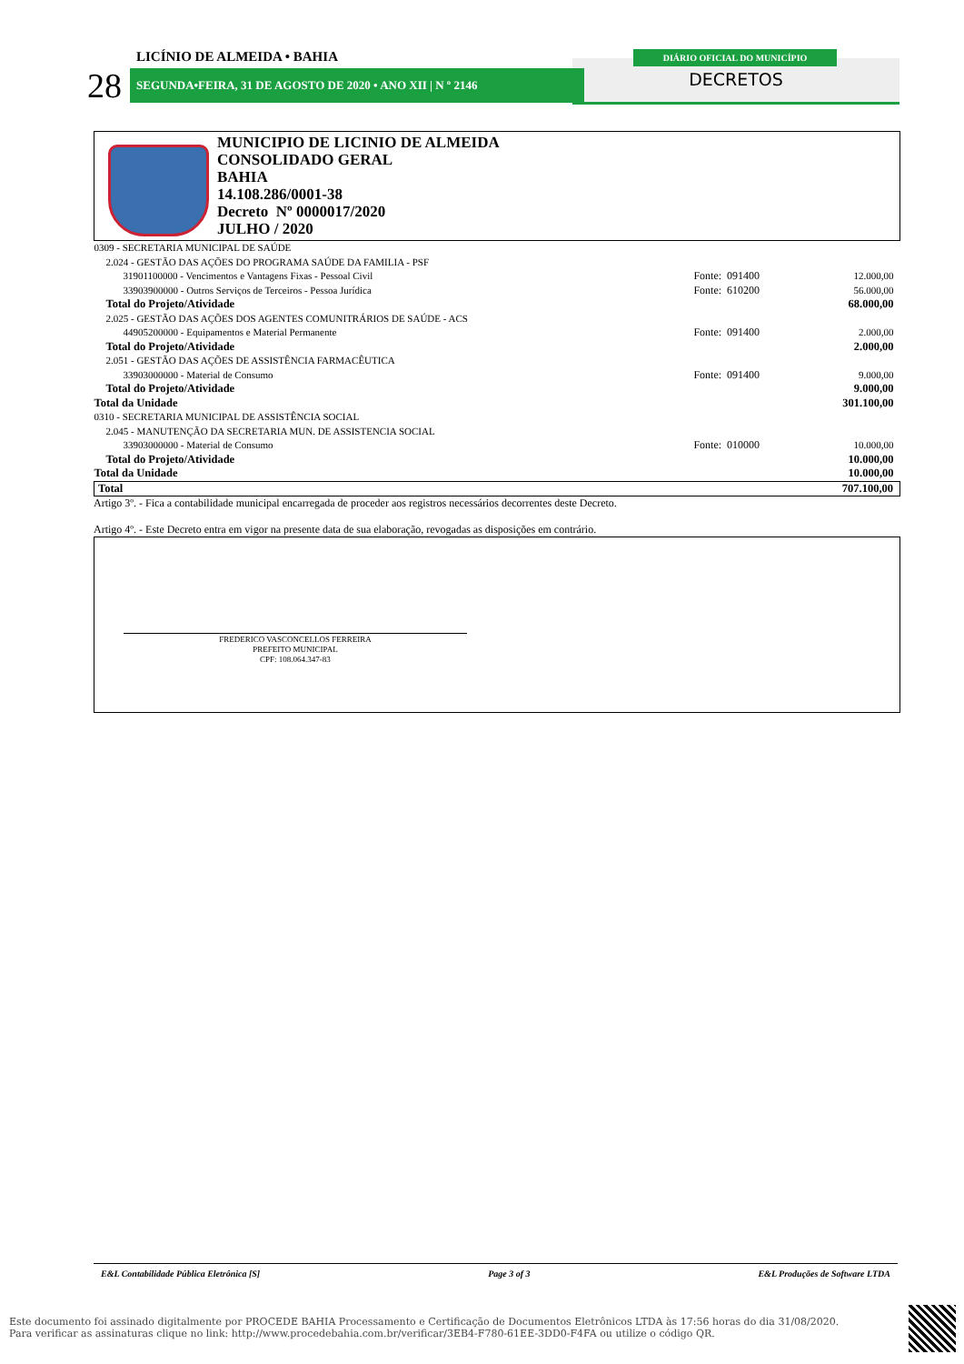LICÍNIO DE ALMEIDA • BAHIA
28 SEGUNDA•FEIRA, 31 DE AGOSTO DE 2020 • ANO XII | N º 2146
DIÁRIO OFICIAL DO MUNICÍPIO
DECRETOS
MUNICIPIO DE LICINIO DE ALMEIDA
CONSOLIDADO GERAL
BAHIA
14.108.286/0001-38
Decreto Nº 0000017/2020
JULHO / 2020
| 0309 - SECRETARIA MUNICIPAL DE SAÚDE | | |
| 2.024 - GESTÃO DAS AÇÕES DO PROGRAMA SAÚDE DA FAMILIA - PSF | | |
| 31901100000 - Vencimentos e Vantagens Fixas - Pessoal Civil | Fonte: 091400 | 12.000,00 |
| 33903900000 - Outros Serviços de Terceiros - Pessoa Jurídica | Fonte: 610200 | 56.000,00 |
| Total do Projeto/Atividade | | 68.000,00 |
| 2.025 - GESTÃO DAS AÇÕES DOS AGENTES COMUNITRÁRIOS DE SAÚDE - ACS | | |
| 44905200000 - Equipamentos e Material Permanente | Fonte: 091400 | 2.000,00 |
| Total do Projeto/Atividade | | 2.000,00 |
| 2.051 - GESTÃO DAS AÇÕES DE ASSISTÊNCIA FARMACÊUTICA | | |
| 33903000000 - Material de Consumo | Fonte: 091400 | 9.000,00 |
| Total do Projeto/Atividade | | 9.000,00 |
| Total da Unidade | | 301.100,00 |
| 0310 - SECRETARIA MUNICIPAL DE ASSISTÊNCIA SOCIAL | | |
| 2.045 - MANUTENÇÃO DA SECRETARIA MUN. DE ASSISTENCIA SOCIAL | | |
| 33903000000 - Material de Consumo | Fonte: 010000 | 10.000,00 |
| Total do Projeto/Atividade | | 10.000,00 |
| Total da Unidade | | 10.000,00 |
| Total | | 707.100,00 |
Artigo 3º. - Fica a contabilidade municipal encarregada de proceder aos registros necessários decorrentes deste Decreto.
Artigo 4º. - Este Decreto entra em vigor na presente data de sua elaboração, revogadas as disposições em contrário.
FREDERICO VASCONCELLOS FERREIRA
PREFEITO MUNICIPAL
CPF: 108.064.347-83
E&L Contabilidade Pública Eletrônica [S] Page 3 of 3 E&L Produções de Software LTDA
Este documento foi assinado digitalmente por PROCEDE BAHIA Processamento e Certificação de Documentos Eletrônicos LTDA às 17:56 horas do dia 31/08/2020.
Para verificar as assinaturas clique no link: http://www.procedebahia.com.br/verificar/3EB4-F780-61EE-3DD0-F4FA ou utilize o código QR.